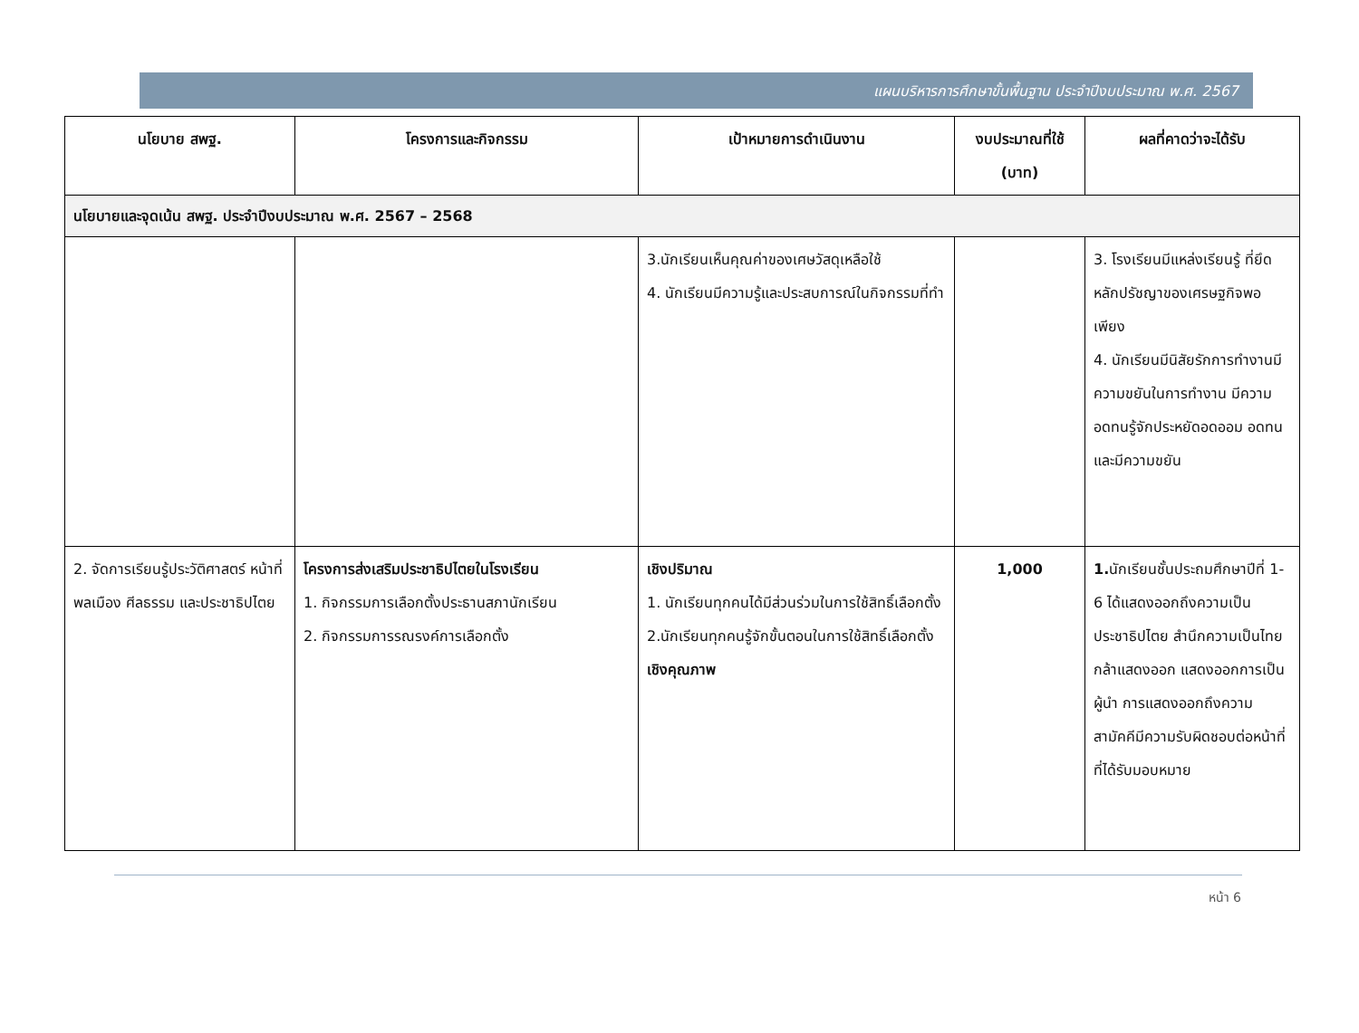แผนบริหารการศึกษาขั้นพื้นฐาน ประจำปีงบประมาณ พ.ศ. 2567
| นโยบาย สพฐ. | โครงการและกิจกรรม | เป้าหมายการดำเนินงาน | งบประมาณที่ใช้ (บาท) | ผลที่คาดว่าจะได้รับ |
| --- | --- | --- | --- | --- |
| นโยบายและจุดเน้น สพฐ. ประจำปีงบประมาณ พ.ศ. 2567 – 2568 | | | | |
| | | 3.นักเรียนเห็นคุณค่าของเศษวัสดุเหลือใช้ 4. นักเรียนมีความรู้และประสบการณ์ในกิจกรรมที่ทำ | | 3. โรงเรียนมีแหล่งเรียนรู้ ที่ยึดหลักปรัชญาของเศรษฐกิจพอเพียง 4. นักเรียนมีนิสัยรักการทำงานมีความขยันในการทำงาน มีความอดทนรู้จักประหยัดอดออม อดทนและมีความขยัน |
| 2. จัดการเรียนรู้ประวัติศาสตร์ หน้าที่พลเมือง ศีลธรรม และประชาธิปไตย | โครงการส่งเสริมประชาธิปไตยในโรงเรียน 1. กิจกรรมการเลือกตั้งประธานสภานักเรียน 2. กิจกรรมการรณรงค์การเลือกตั้ง | เชิงปริมาณ 1. นักเรียนทุกคนได้มีส่วนร่วมในการใช้สิทธิ์เลือกตั้ง 2.นักเรียนทุกคนรู้จักขั้นตอนในการใช้สิทธิ์เลือกตั้ง เชิงคุณภาพ | 1,000 | 1. นักเรียนชั้นประถมศึกษาปีที่ 1-6 ได้แสดงออกถึงความเป็นประชาธิปไตย สำนึกความเป็นไทยกล้าแสดงออก แสดงออกการเป็นผู้นำ การแสดงออกถึงความสามัคคีมีความรับผิดชอบต่อหน้าที่ที่ได้รับมอบหมาย |
หน้า 6